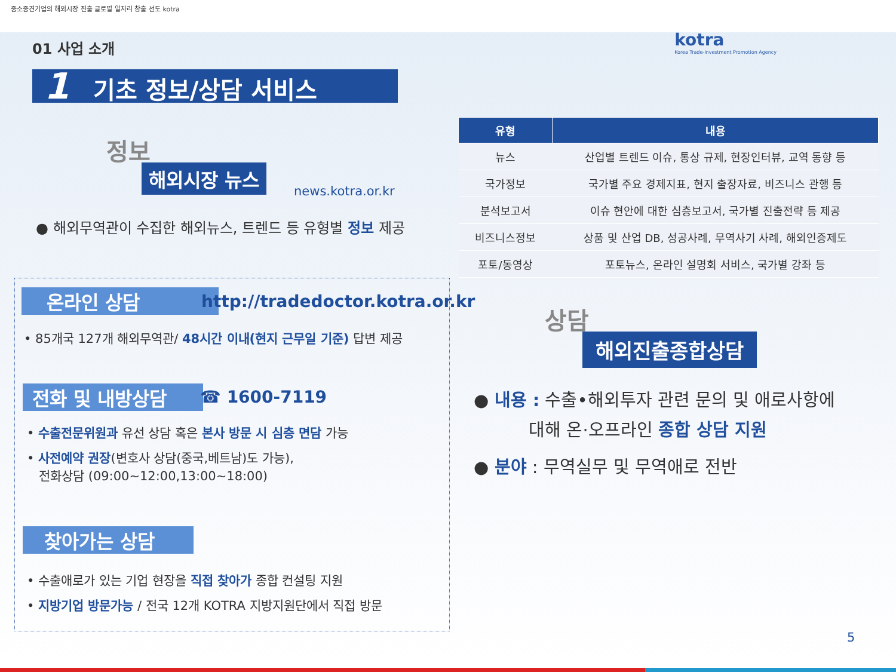중소중견기업의 해외시장 진출 글로벌 일자리 창출 선도 kotra
01 사업 소개
1 기초 정보/상담 서비스
kotra
Korea Trade-Investment Promotion Agency
정보
해외시장 뉴스
news.kotra.or.kr
● 해외무역관이 수집한 해외뉴스, 트렌드 등 유형별 정보 제공
| 유형 | 내용 |
| --- | --- |
| 뉴스 | 산업별 트렌드 이슈, 통상 규제, 현장인터뷰, 교역 동향 등 |
| 국가정보 | 국가별 주요 경제지표, 현지 출장자료, 비즈니스 관행 등 |
| 분석보고서 | 이슈 현안에 대한 심층보고서, 국가별 진출전략 등 제공 |
| 비즈니스정보 | 상품 및 산업 DB, 성공사례, 무역사기 사례, 해외인증제도 |
| 포토/동영상 | 포토뉴스, 온라인 설명회 서비스, 국가별 강좌 등 |
온라인 상담 http://tradedoctor.kotra.or.kr
• 85개국 127개 해외무역관/ 48시간 이내(현지 근무일 기준) 답변 제공
전화 및 내방상담 ☎ 1600-7119
• 수출전문위원과 유선 상담 혹은 본사 방문 시 심층 면담 가능
• 사전예약 권장(변호사 상담(중국,베트남)도 가능),
전화상담 (09:00~12:00,13:00~18:00)
찾아가는 상담
• 수출애로가 있는 기업 현장을 직접 찾아가 종합 컨설팅 지원
• 지방기업 방문가능 / 전국 12개 KOTRA 지방지원단에서 직접 방문
상담
해외진출종합상담
● 내용 : 수출•해외투자 관련 문의 및 애로사항에
대해 온·오프라인 종합 상담 지원
● 분야 : 무역실무 및 무역애로 전반
5